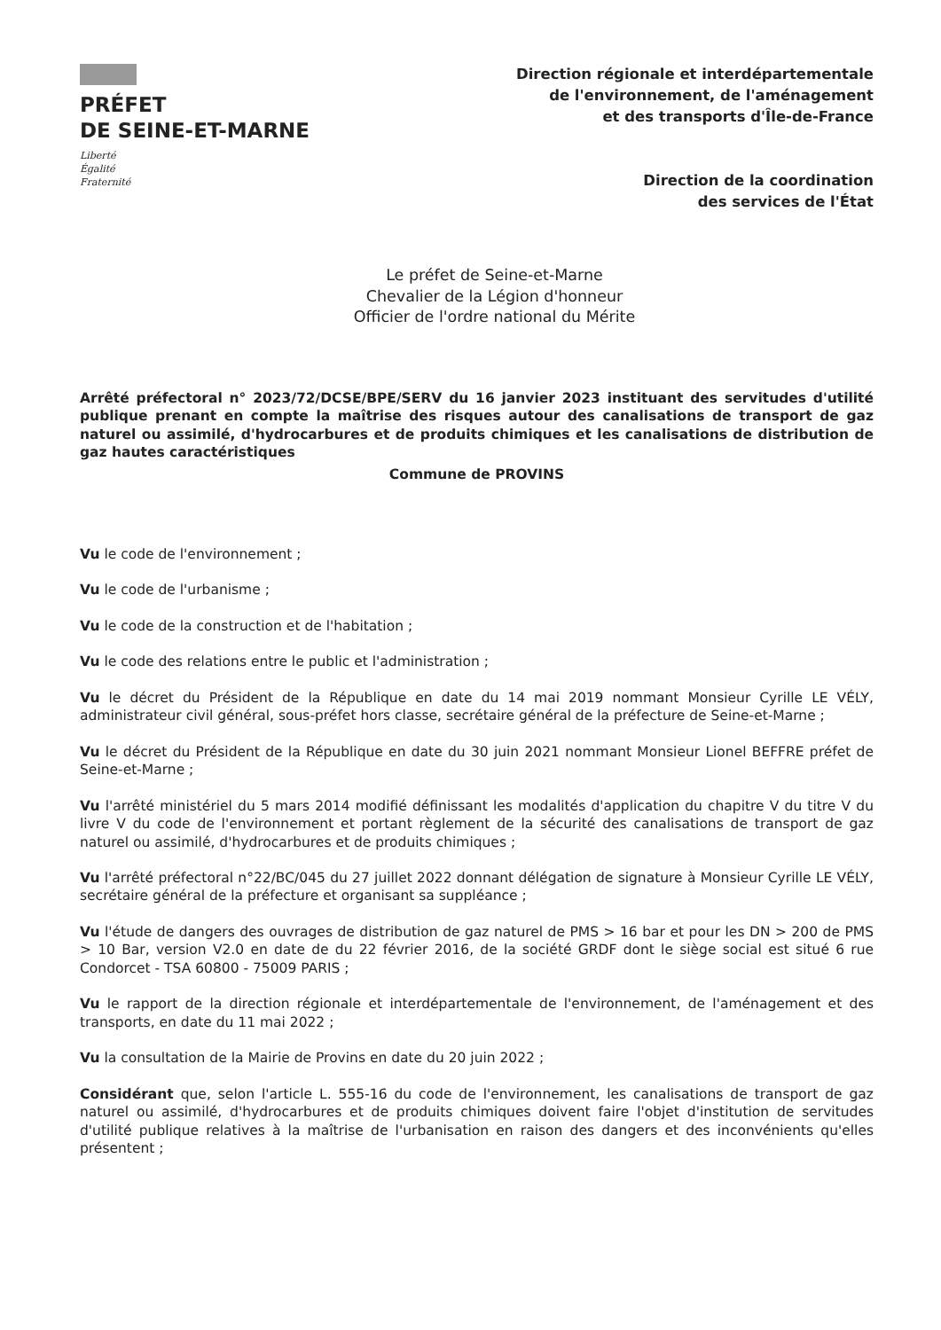PRÉFET
DE SEINE-ET-MARNE
Liberté
Égalité
Fraternité
Direction régionale et interdépartementale
de l'environnement, de l'aménagement
et des transports d'Île-de-France
Direction de la coordination
des services de l'État
Le préfet de Seine-et-Marne
Chevalier de la Légion d'honneur
Officier de l'ordre national du Mérite
Arrêté préfectoral n° 2023/72/DCSE/BPE/SERV du 16 janvier 2023 instituant des servitudes d'utilité publique prenant en compte la maîtrise des risques autour des canalisations de transport de gaz naturel ou assimilé, d'hydrocarbures et de produits chimiques et les canalisations de distribution de gaz hautes caractéristiques
Commune de PROVINS
Vu le code de l'environnement ;
Vu le code de l'urbanisme ;
Vu le code de la construction et de l'habitation ;
Vu le code des relations entre le public et l'administration ;
Vu le décret du Président de la République en date du 14 mai 2019 nommant Monsieur Cyrille LE VÉLY, administrateur civil général, sous-préfet hors classe, secrétaire général de la préfecture de Seine-et-Marne ;
Vu le décret du Président de la République en date du 30 juin 2021 nommant Monsieur Lionel BEFFRE préfet de Seine-et-Marne ;
Vu l'arrêté ministériel du 5 mars 2014 modifié définissant les modalités d'application du chapitre V du titre V du livre V du code de l'environnement et portant règlement de la sécurité des canalisations de transport de gaz naturel ou assimilé, d'hydrocarbures et de produits chimiques ;
Vu l'arrêté préfectoral n°22/BC/045 du 27 juillet 2022 donnant délégation de signature à Monsieur Cyrille LE VÉLY, secrétaire général de la préfecture et organisant sa suppléance ;
Vu l'étude de dangers des ouvrages de distribution de gaz naturel de PMS > 16 bar et pour les DN > 200 de PMS > 10 Bar, version V2.0 en date de du 22 février 2016, de la société GRDF dont le siège social est situé 6 rue Condorcet - TSA 60800 - 75009 PARIS ;
Vu le rapport de la direction régionale et interdépartementale de l'environnement, de l'aménagement et des transports, en date du 11 mai 2022 ;
Vu la consultation de la Mairie de Provins en date du 20 juin 2022 ;
Considérant que, selon l'article L. 555-16 du code de l'environnement, les canalisations de transport de gaz naturel ou assimilé, d'hydrocarbures et de produits chimiques doivent faire l'objet d'institution de servitudes d'utilité publique relatives à la maîtrise de l'urbanisation en raison des dangers et des inconvénients qu'elles présentent ;